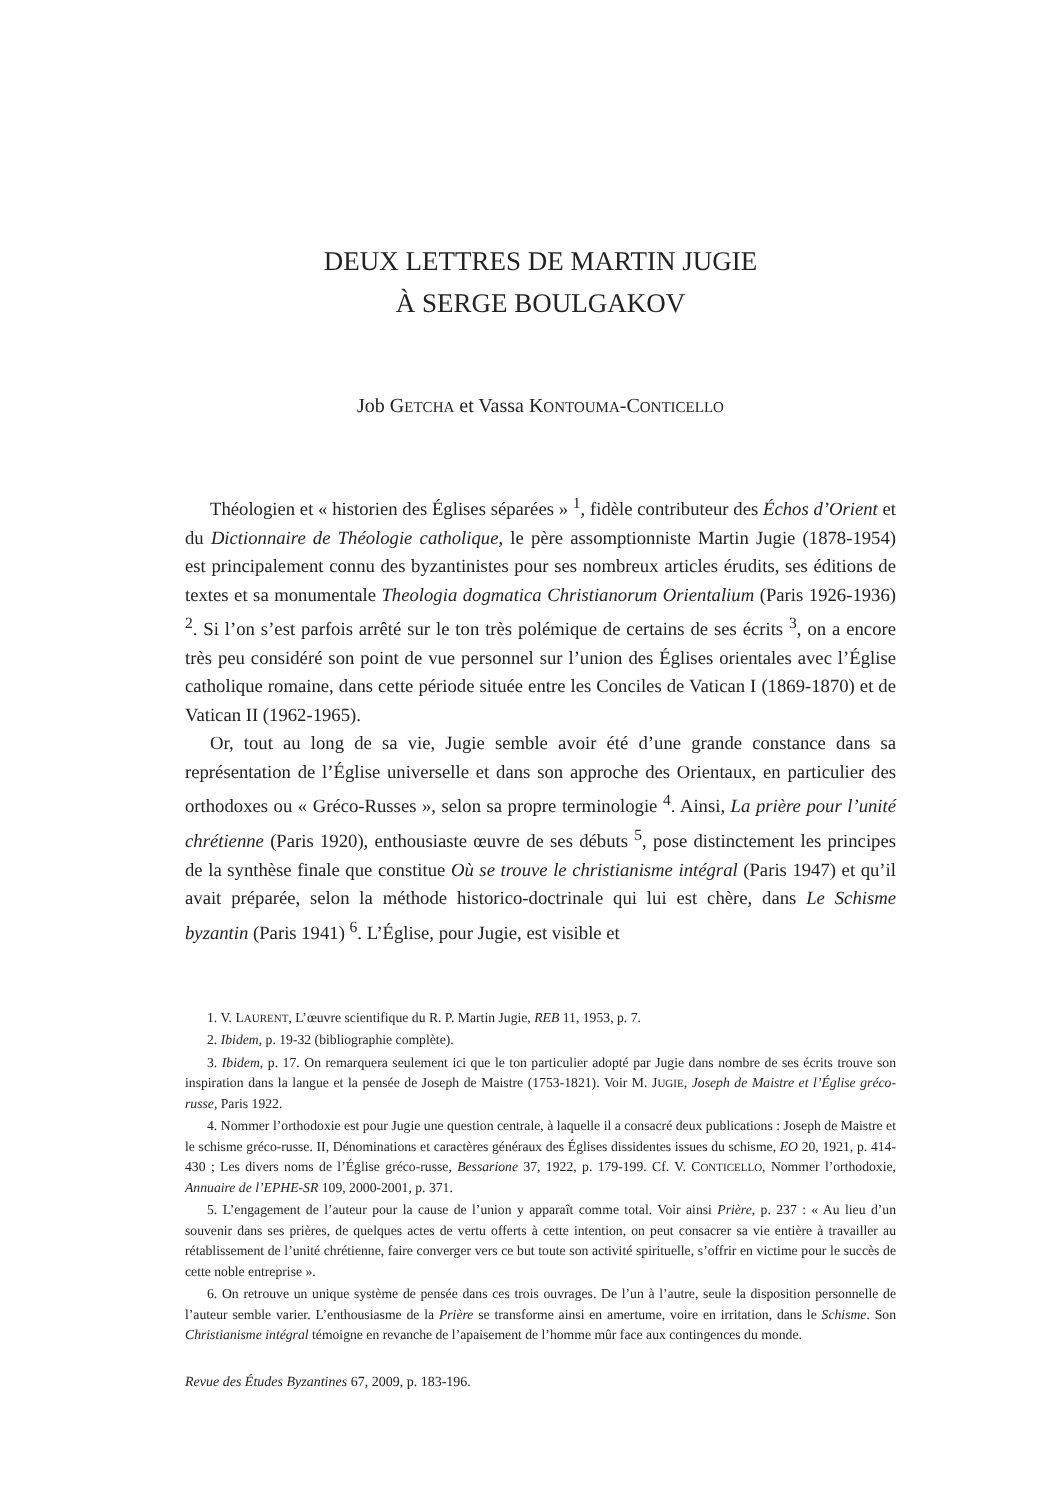DEUX LETTRES DE MARTIN JUGIE
À SERGE BOULGAKOV
Job GETCHA et Vassa KONTOUMA-CONTICELLO
Théologien et « historien des Églises séparées » <sup>1</sup>, fidèle contributeur des Échos d’Orient et du Dictionnaire de Théologie catholique, le père assomptionniste Martin Jugie (1878-1954) est principalement connu des byzantinistes pour ses nombreux articles érudits, ses éditions de textes et sa monumentale Theologia dogmatica Christianorum Orientalium (Paris 1926-1936) <sup>2</sup>. Si l’on s’est parfois arrêté sur le ton très polémique de certains de ses écrits <sup>3</sup>, on a encore très peu considéré son point de vue personnel sur l’union des Églises orientales avec l’Église catholique romaine, dans cette période située entre les Conciles de Vatican I (1869-1870) et de Vatican II (1962-1965).
Or, tout au long de sa vie, Jugie semble avoir été d’une grande constance dans sa représentation de l’Église universelle et dans son approche des Orientaux, en particulier des orthodoxes ou « Gréco-Russes », selon sa propre terminologie <sup>4</sup>. Ainsi, La prière pour l’unité chrétienne (Paris 1920), enthousiaste œuvre de ses débuts <sup>5</sup>, pose distinctement les principes de la synthèse finale que constitue Où se trouve le christianisme intégral (Paris 1947) et qu’il avait préparée, selon la méthode historico-doctrinale qui lui est chère, dans Le Schisme byzantin (Paris 1941) <sup>6</sup>. L’Église, pour Jugie, est visible et
1. V. LAURENT, L’œuvre scientifique du R. P. Martin Jugie, REB 11, 1953, p. 7.
2. Ibidem, p. 19-32 (bibliographie complète).
3. Ibidem, p. 17. On remarquera seulement ici que le ton particulier adopté par Jugie dans nombre de ses écrits trouve son inspiration dans la langue et la pensée de Joseph de Maistre (1753-1821). Voir M. JUGIE, Joseph de Maistre et l’Église gréco-russe, Paris 1922.
4. Nommer l’orthodoxie est pour Jugie une question centrale, à laquelle il a consacré deux publications : Joseph de Maistre et le schisme gréco-russe. II, Dénominations et caractères généraux des Églises dissidentes issues du schisme, EO 20, 1921, p. 414-430 ; Les divers noms de l’Église gréco-russe, Bessarione 37, 1922, p. 179-199. Cf. V. CONTICELLO, Nommer l’orthodoxie, Annuaire de l’EPHE-SR 109, 2000-2001, p. 371.
5. L’engagement de l’auteur pour la cause de l’union y apparaît comme total. Voir ainsi Prière, p. 237 : « Au lieu d’un souvenir dans ses prières, de quelques actes de vertu offerts à cette intention, on peut consacrer sa vie entière à travailler au rétablissement de l’unité chrétienne, faire converger vers ce but toute son activité spirituelle, s’offrir en victime pour le succès de cette noble entreprise ».
6. On retrouve un unique système de pensée dans ces trois ouvrages. De l’un à l’autre, seule la disposition personnelle de l’auteur semble varier. L’enthousiasme de la Prière se transforme ainsi en amertume, voire en irritation, dans le Schisme. Son Christianisme intégral témoigne en revanche de l’apaisement de l’homme mûr face aux contingences du monde.
Revue des Études Byzantines 67, 2009, p. 183-196.